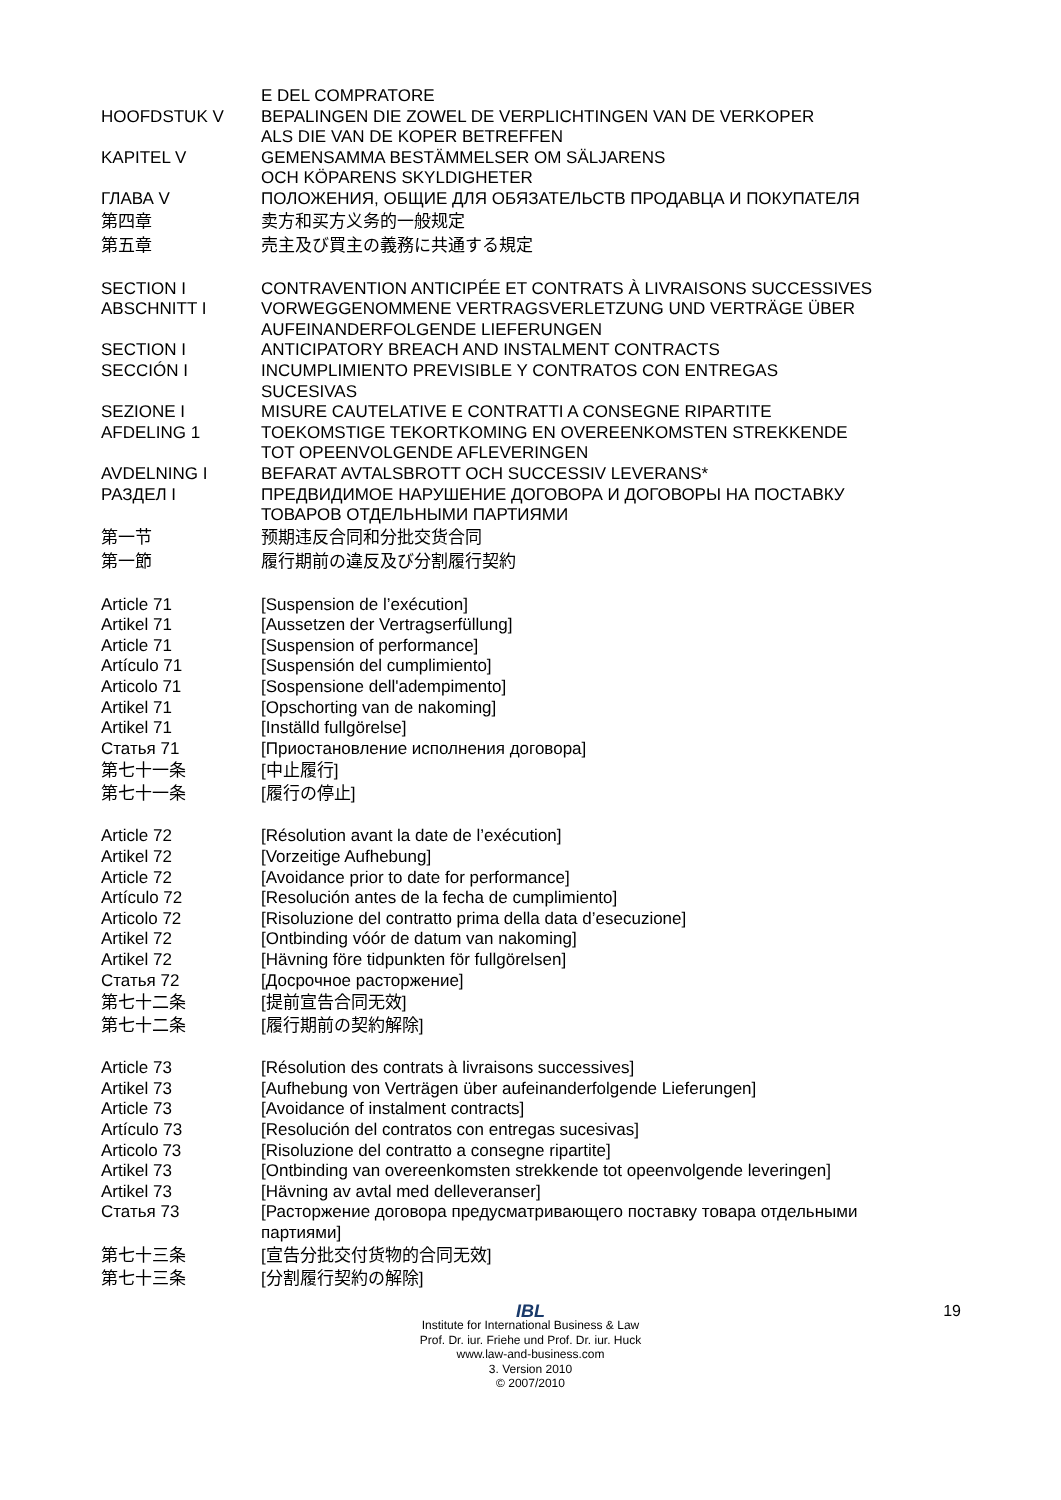E DEL COMPRATORE
HOOFDSTUK V BEPALINGEN DIE ZOWEL DE VERPLICHTINGEN VAN DE VERKOPER
ALS DIE VAN DE KOPER BETREFFEN
KAPITEL V GEMENSAMMA BESTÄMMELSER OM SÄLJARENS
OCH KÖPARENS SKYLDIGHETER
ГЛАВА V ПОЛОЖЕНИЯ, ОБЩИЕ ДЛЯ ОБЯЗАТЕЛЬСТВ ПРОДАВЦА И ПОКУПАТЕЛЯ
第四章 卖方和买方义务的一般规定
第五章 売主及び買主の義務に共通する規定
SECTION I CONTRAVENTION ANTICIPÉE ET CONTRATS À LIVRAISONS SUCCESSIVES
ABSCHNITT I VORWEGGENOMMENE VERTRAGSVERLETZUNG UND VERTRÄGE ÜBER
AUFEINANDERFOLGENDE LIEFERUNGEN
SECTION I ANTICIPATORY BREACH AND INSTALMENT CONTRACTS
SECCIÓN I INCUMPLIMIENTO PREVISIBLE Y CONTRATOS CON ENTREGAS
SUCESIVAS
SEZIONE I MISURE CAUTELATIVE E CONTRATTI A CONSEGNE RIPARTITE
AFDELING 1 TOEKOMSTIGE TEKORTKOMING EN OVEREENKOMSTEN STREKKENDE
TOT OPEENVOLGENDE AFLEVERINGEN
AVDELNING I BEFARAT AVTALSBROTT OCH SUCCESSIV LEVERANS*
РАЗДЕЛ I ПРЕДВИДИМОЕ НАРУШЕНИЕ ДОГОВОРА И ДОГОВОРЫ НА ПОСТАВКУ
ТОВАРОВ ОТДЕЛЬНЫМИ ПАРТИЯМИ
第一节 预期违反合同和分批交货合同
第一節 履行期前の違反及び分割履行契約
Article 71 [Suspension de l’exécution]
Artikel 71 [Aussetzen der Vertragserfüllung]
Article 71 [Suspension of performance]
Artículo 71 [Suspensión del cumplimiento]
Articolo 71 [Sospensione dell'adempimento]
Artikel 71 [Opschorting van de nakoming]
Artikel 71 [Inställd fullgörelse]
Статья 71 [Приостановление исполнения договора]
第七十一条 [中止履行]
第七十一条 [履行の停止]
Article 72 [Résolution avant la date de l’exécution]
Artikel 72 [Vorzeitige Aufhebung]
Article 72 [Avoidance prior to date for performance]
Artículo 72 [Resolución antes de la fecha de cumplimiento]
Articolo 72 [Risoluzione del contratto prima della data d’esecuzione]
Artikel 72 [Ontbinding vóór de datum van nakoming]
Artikel 72 [Hävning före tidpunkten för fullgörelsen]
Статья 72 [Досрочное расторжение]
第七十二条 [提前宣告合同无效]
第七十二条 [履行期前の契約解除]
Article 73 [Résolution des contrats à livraisons successives]
Artikel 73 [Aufhebung von Verträgen über aufeinanderfolgende Lieferungen]
Article 73 [Avoidance of instalment contracts]
Artículo 73 [Resolución del contratos con entregas sucesivas]
Articolo 73 [Risoluzione del contratto a consegne ripartite]
Artikel 73 [Ontbinding van overeenkomsten strekkende tot opeenvolgende leveringen]
Artikel 73 [Hävning av avtal med delleveranser]
Статья 73 [Расторжение договора предусматривающего поставку товара отдельными
партиями]
第七十三条 [宣告分批交付货物的合同无效]
第七十三条 [分割履行契約の解除]
19
IBL
Institute for International Business & Law
Prof. Dr. iur. Friehe und Prof. Dr. iur. Huck
www.law-and-business.com
3. Version 2010
© 2007/2010